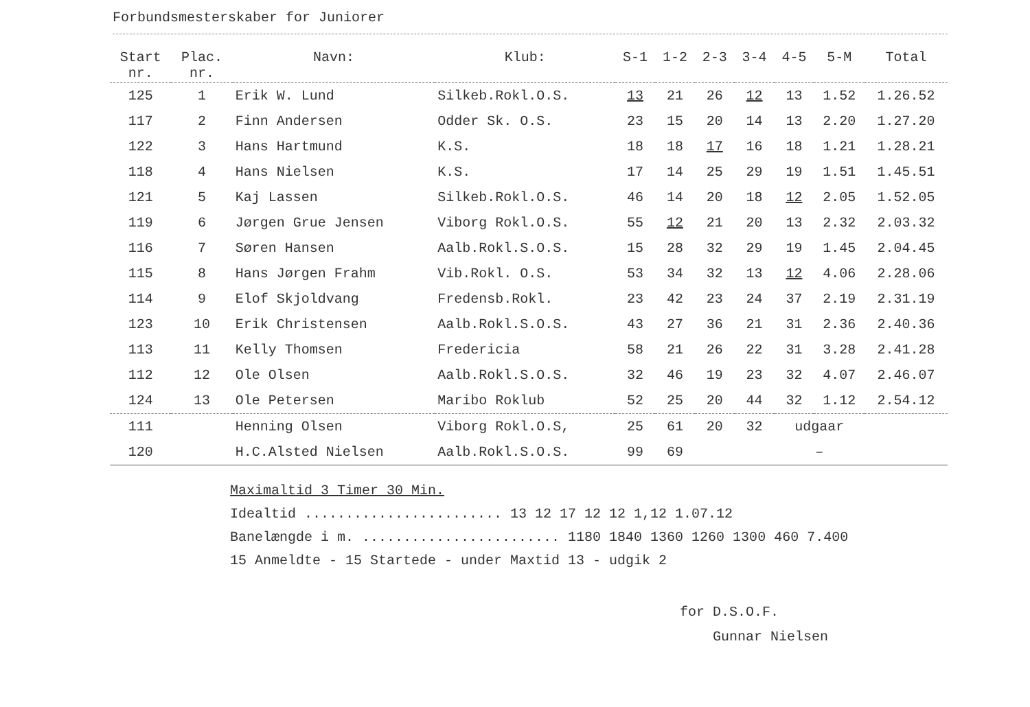Forbundsmesterskaber for Juniorer
| Start nr. | Plac. nr. | Navn: | Klub: | S-1 | 1-2 | 2-3 | 3-4 | 4-5 | 5-M | Total |
| --- | --- | --- | --- | --- | --- | --- | --- | --- | --- | --- |
| 125 | 1 | Erik W. Lund | Silkeb.Rokl.O.S. | 13 | 21 | 26 | 12 | 13 | 1.52 | 1.26.52 |
| 117 | 2 | Finn Andersen | Odder Sk. O.S. | 23 | 15 | 20 | 14 | 13 | 2.20 | 1.27.20 |
| 122 | 3 | Hans Hartmund | K.S. | 18 | 18 | 17 | 16 | 18 | 1.21 | 1.28.21 |
| 118 | 4 | Hans Nielsen | K.S. | 17 | 14 | 25 | 29 | 19 | 1.51 | 1.45.51 |
| 121 | 5 | Kaj Lassen | Silkeb.Rokl.O.S. | 46 | 14 | 20 | 18 | 12 | 2.05 | 1.52.05 |
| 119 | 6 | Jørgen Grue Jensen | Viborg Rokl.O.S. | 55 | 12 | 21 | 20 | 13 | 2.32 | 2.03.32 |
| 116 | 7 | Søren Hansen | Aalb.Rokl.S.O.S. | 15 | 28 | 32 | 29 | 19 | 1.45 | 2.04.45 |
| 115 | 8 | Hans Jørgen Frahm | Vib.Rokl. O.S. | 53 | 34 | 32 | 13 | 12 | 4.06 | 2.28.06 |
| 114 | 9 | Elof Skjoldvang | Fredensb.Rokl. | 23 | 42 | 23 | 24 | 37 | 2.19 | 2.31.19 |
| 123 | 10 | Erik Christensen | Aalb.Rokl.S.O.S. | 43 | 27 | 36 | 21 | 31 | 2.36 | 2.40.36 |
| 113 | 11 | Kelly Thomsen | Fredericia | 58 | 21 | 26 | 22 | 31 | 3.28 | 2.41.28 |
| 112 | 12 | Ole Olsen | Aalb.Rokl.S.O.S. | 32 | 46 | 19 | 23 | 32 | 4.07 | 2.46.07 |
| 124 | 13 | Ole Petersen | Maribo Roklub | 52 | 25 | 20 | 44 | 32 | 1.12 | 2.54.12 |
| 111 | | Henning Olsen | Viborg Rokl.O.S, | 25 | 61 | 20 | 32 | udgaar | | |
| 120 | | H.C.Alsted Nielsen | Aalb.Rokl.S.O.S. | 99 | 69 | | | – | | |
Maximaltid 3 Timer 30 Min.
Idealtid ........................ 13 12 17 12 12 1,12 1.07.12
Banelængde i m. ........................ 1180 1840 1360 1260 1300 460 7.400
15 Anmeldte - 15 Startede - under Maxtid 13 - udgik 2
for D.S.O.F.
Gunnar Nielsen